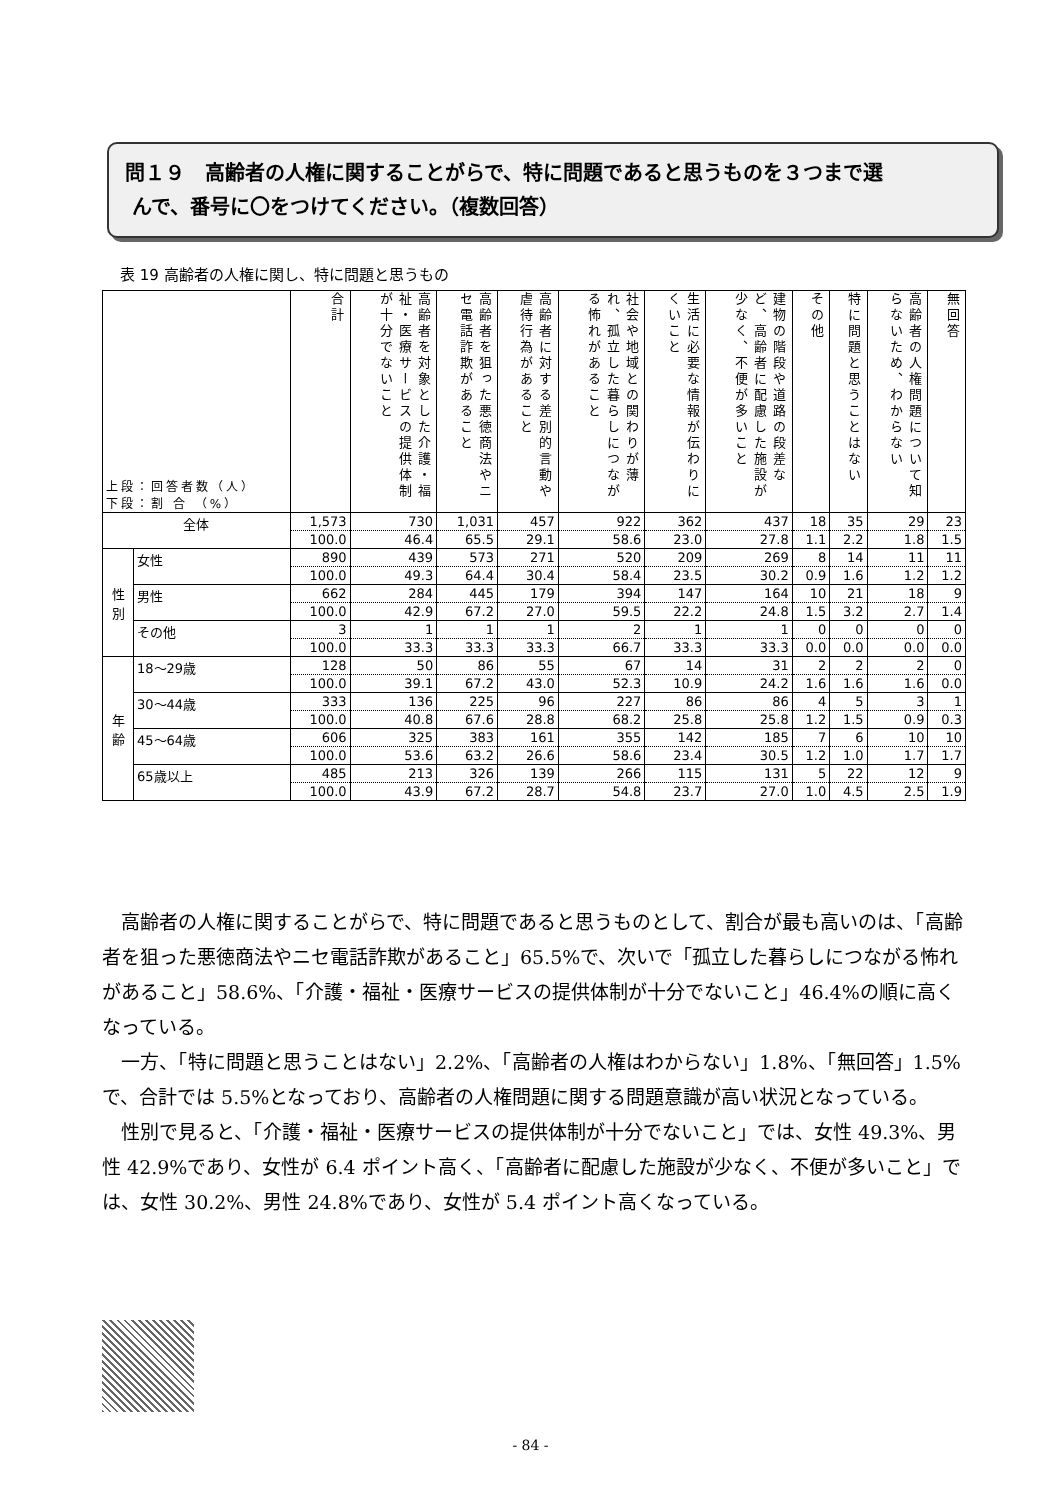問１９　高齢者の人権に関することがらで、特に問題であると思うものを３つまで選
んで、番号に〇をつけてください。（複数回答）
表 19 高齢者の人権に関し、特に問題と思うもの
| 上段：回答者数（人） 下段：割 合 （%） | | 合計 | 高齢者を対象とした介護・福祉・医療サービスの提供体制が十分でないこと | 高齢者を狙った悪徳商法やニセ電話詐欺があること | 高齢者に対する差別的言動や虐待行為があること | 社会や地域との関わりが薄れ、孤立した暮らしにつながる怖れがあること | 生活に必要な情報が伝わりにくいこと | 建物の階段や道路の段差など、高齢者に配慮した施設が少なく、不便が多いこと | その他 | 特に問題と思うことはない | 高齢者の人権問題について知らないため、わからない | 無回答 |
| --- | --- | --- | --- | --- | --- | --- | --- | --- | --- | --- | --- | --- |
| 全体 | | 1,573 | 730 | 1,031 | 457 | 922 | 362 | 437 | 18 | 35 | 29 | 23 |
| | | 100.0 | 46.4 | 65.5 | 29.1 | 58.6 | 23.0 | 27.8 | 1.1 | 2.2 | 1.8 | 1.5 |
| 性 別 | 女性 | 890 | 439 | 573 | 271 | 520 | 209 | 269 | 8 | 14 | 11 | 11 |
| | | 100.0 | 49.3 | 64.4 | 30.4 | 58.4 | 23.5 | 30.2 | 0.9 | 1.6 | 1.2 | 1.2 |
| | 男性 | 662 | 284 | 445 | 179 | 394 | 147 | 164 | 10 | 21 | 18 | 9 |
| | | 100.0 | 42.9 | 67.2 | 27.0 | 59.5 | 22.2 | 24.8 | 1.5 | 3.2 | 2.7 | 1.4 |
| | その他 | 3 | 1 | 1 | 1 | 2 | 1 | 1 | 0 | 0 | 0 | 0 |
| | | 100.0 | 33.3 | 33.3 | 33.3 | 66.7 | 33.3 | 33.3 | 0.0 | 0.0 | 0.0 | 0.0 |
| 年 齢 | 18～29歳 | 128 | 50 | 86 | 55 | 67 | 14 | 31 | 2 | 2 | 2 | 0 |
| | | 100.0 | 39.1 | 67.2 | 43.0 | 52.3 | 10.9 | 24.2 | 1.6 | 1.6 | 1.6 | 0.0 |
| | 30～44歳 | 333 | 136 | 225 | 96 | 227 | 86 | 86 | 4 | 5 | 3 | 1 |
| | | 100.0 | 40.8 | 67.6 | 28.8 | 68.2 | 25.8 | 25.8 | 1.2 | 1.5 | 0.9 | 0.3 |
| | 45～64歳 | 606 | 325 | 383 | 161 | 355 | 142 | 185 | 7 | 6 | 10 | 10 |
| | | 100.0 | 53.6 | 63.2 | 26.6 | 58.6 | 23.4 | 30.5 | 1.2 | 1.0 | 1.7 | 1.7 |
| | 65歳以上 | 485 | 213 | 326 | 139 | 266 | 115 | 131 | 5 | 22 | 12 | 9 |
| | | 100.0 | 43.9 | 67.2 | 28.7 | 54.8 | 23.7 | 27.0 | 1.0 | 4.5 | 2.5 | 1.9 |
高齢者の人権に関することがらで、特に問題であると思うものとして、割合が最も高いのは、「高齢者を狙った悪徳商法やニセ電話詐欺があること」65.5%で、次いで「孤立した暮らしにつながる怖れがあること」58.6%、「介護・福祉・医療サービスの提供体制が十分でないこと」46.4%の順に高くなっている。
一方、「特に問題と思うことはない」2.2%、「高齢者の人権はわからない」1.8%、「無回答」1.5%で、合計では 5.5%となっており、高齢者の人権問題に関する問題意識が高い状況となっている。
性別で見ると、「介護・福祉・医療サービスの提供体制が十分でないこと」では、女性 49.3%、男性 42.9%であり、女性が 6.4 ポイント高く、「高齢者に配慮した施設が少なく、不便が多いこと」では、女性 30.2%、男性 24.8%であり、女性が 5.4 ポイント高くなっている。
- 84 -